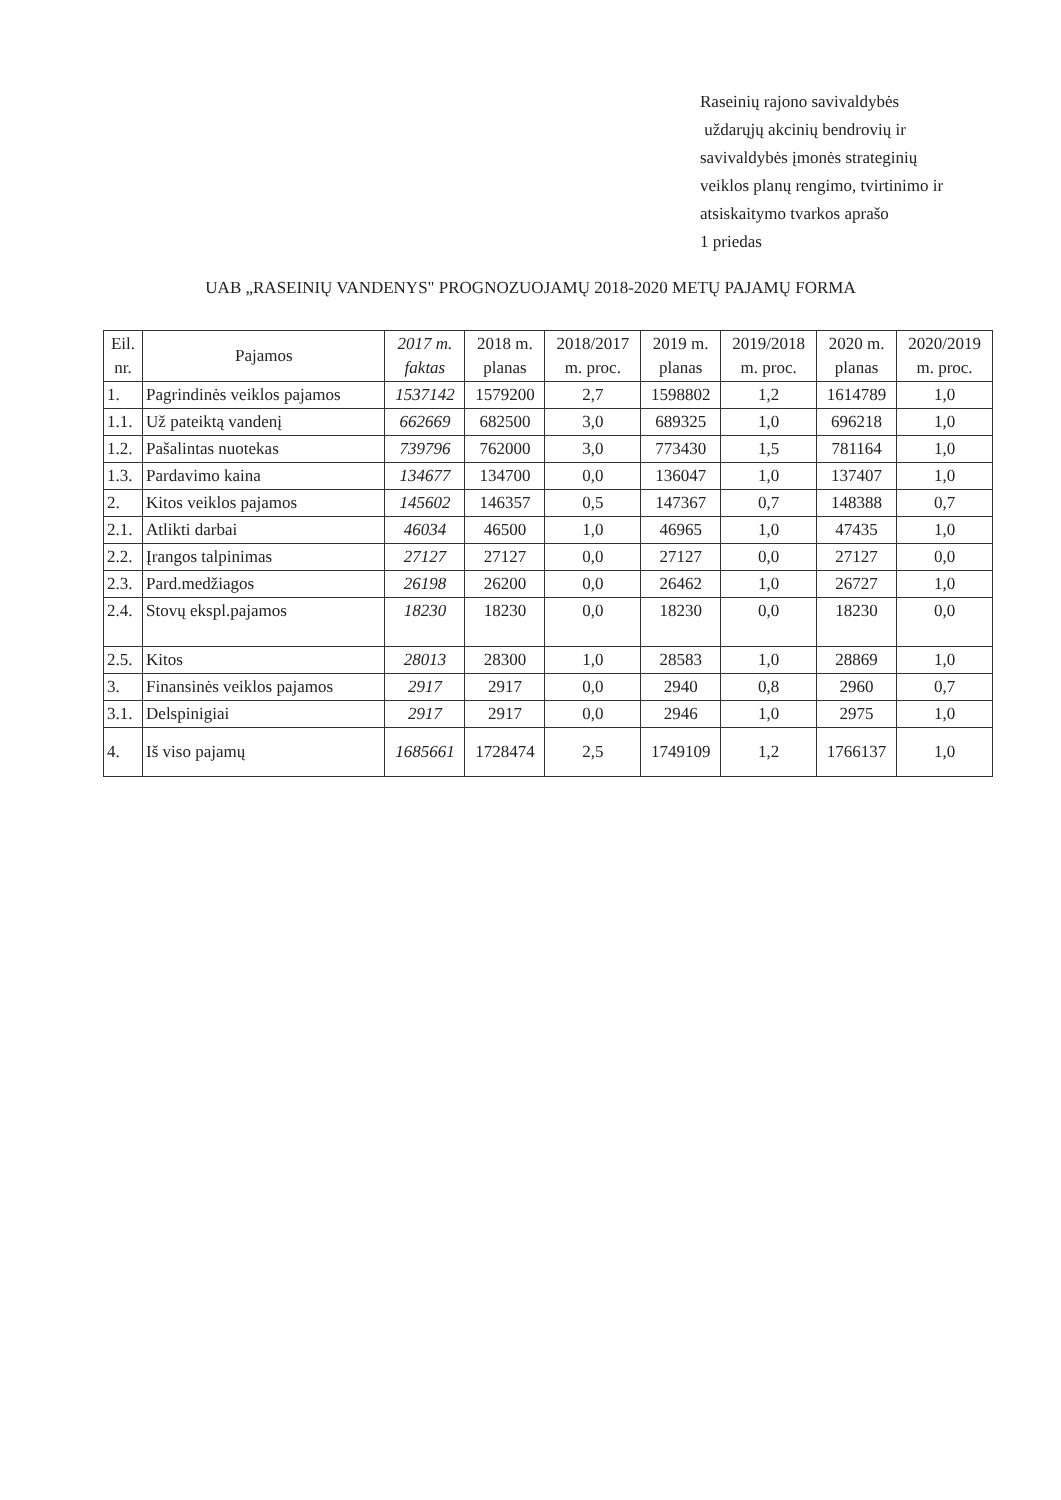Raseinių rajono savivaldybės
uždarųjų akcinių bendrovių ir
savivaldybės įmonės strateginių
veiklos planų rengimo, tvirtinimo ir
atsiskaitymo tvarkos aprašo
1 priedas
UAB „RASEINIŲ VANDENYS" PROGNOZUOJAMŲ 2018-2020 METŲ PAJAMŲ FORMA
| Eil. nr. | Pajamos | 2017 m. faktas | 2018 m. planas | 2018/2017 m. proc. | 2019 m. planas | 2019/2018 m. proc. | 2020 m. planas | 2020/2019 m. proc. |
| --- | --- | --- | --- | --- | --- | --- | --- | --- |
| 1. | Pagrindinės veiklos pajamos | 1537142 | 1579200 | 2,7 | 1598802 | 1,2 | 1614789 | 1,0 |
| 1.1. | Už pateiktą vandenį | 662669 | 682500 | 3,0 | 689325 | 1,0 | 696218 | 1,0 |
| 1.2. | Pašalintas nuotekas | 739796 | 762000 | 3,0 | 773430 | 1,5 | 781164 | 1,0 |
| 1.3. | Pardavimo kaina | 134677 | 134700 | 0,0 | 136047 | 1,0 | 137407 | 1,0 |
| 2. | Kitos veiklos pajamos | 145602 | 146357 | 0,5 | 147367 | 0,7 | 148388 | 0,7 |
| 2.1. | Atlikti darbai | 46034 | 46500 | 1,0 | 46965 | 1,0 | 47435 | 1,0 |
| 2.2. | Įrangos talpinimas | 27127 | 27127 | 0,0 | 27127 | 0,0 | 27127 | 0,0 |
| 2.3. | Pard.medžiagos | 26198 | 26200 | 0,0 | 26462 | 1,0 | 26727 | 1,0 |
| 2.4. | Stovų ekspl.pajamos | 18230 | 18230 | 0,0 | 18230 | 0,0 | 18230 | 0,0 |
| 2.5. | Kitos | 28013 | 28300 | 1,0 | 28583 | 1,0 | 28869 | 1,0 |
| 3. | Finansinės veiklos pajamos | 2917 | 2917 | 0,0 | 2940 | 0,8 | 2960 | 0,7 |
| 3.1. | Delspinigiai | 2917 | 2917 | 0,0 | 2946 | 1,0 | 2975 | 1,0 |
| 4. | Iš viso pajamų | 1685661 | 1728474 | 2,5 | 1749109 | 1,2 | 1766137 | 1,0 |